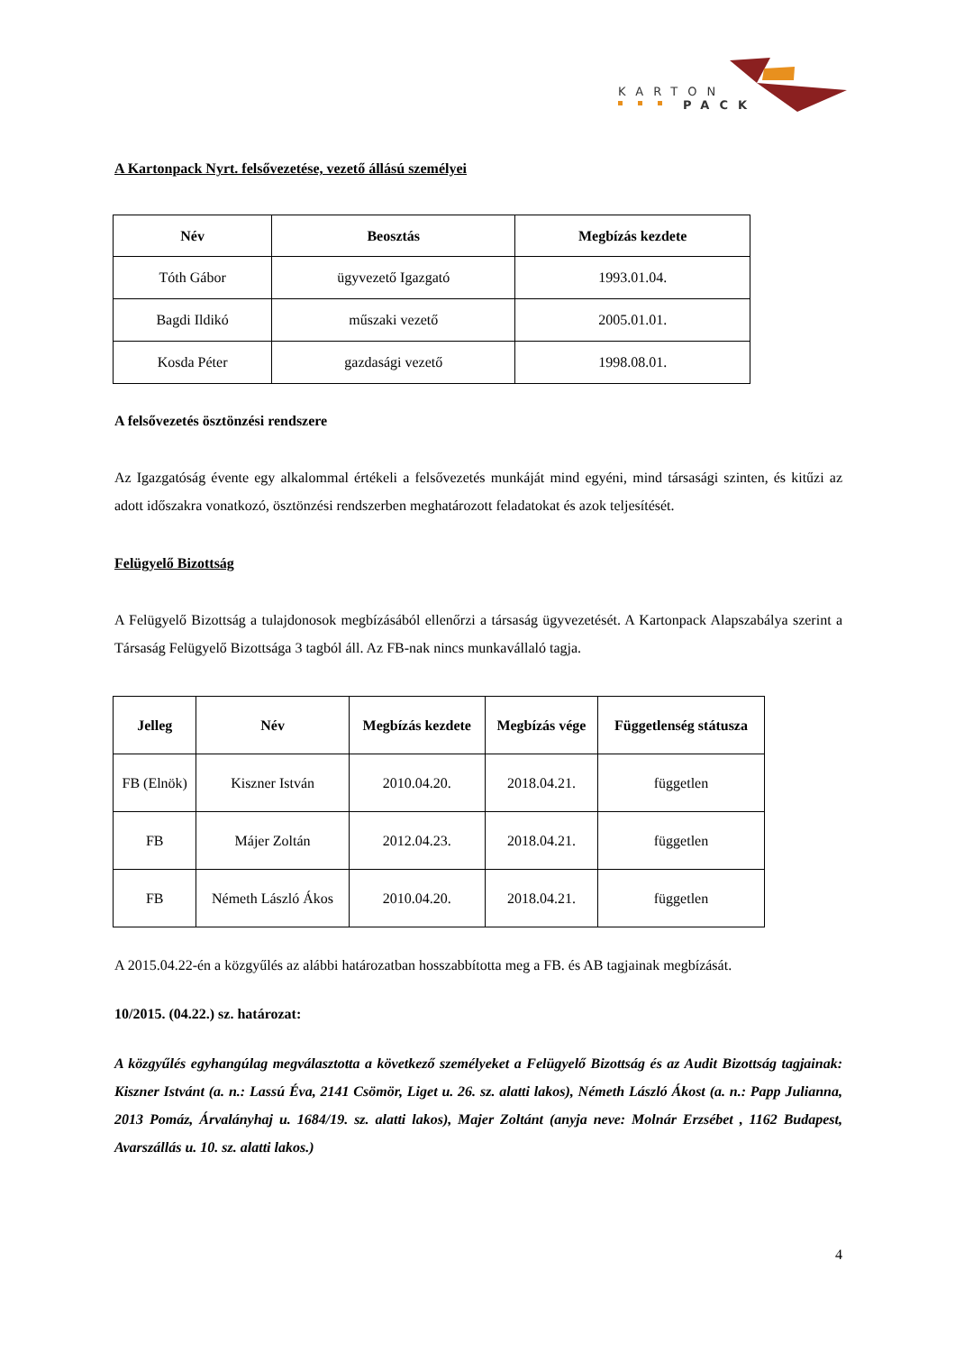KARTON
PACK
A Kartonpack Nyrt. felsővezetése, vezető állású személyei
| Név | Beosztás | Megbízás kezdete |
| --- | --- | --- |
| Tóth Gábor | ügyvezető Igazgató | 1993.01.04. |
| Bagdi Ildikó | műszaki vezető | 2005.01.01. |
| Kosda Péter | gazdasági vezető | 1998.08.01. |
A felsővezetés ösztönzési rendszere
Az Igazgatóság évente egy alkalommal értékeli a felsővezetés munkáját mind egyéni, mind társasági szinten, és kitűzi az adott időszakra vonatkozó, ösztönzési rendszerben meghatározott feladatokat és azok teljesítését.
Felügyelő Bizottság
A Felügyelő Bizottság a tulajdonosok megbízásából ellenőrzi a társaság ügyvezetését. A Kartonpack Alapszabálya szerint a Társaság Felügyelő Bizottsága 3 tagból áll. Az FB-nak nincs munkavállaló tagja.
| Jelleg | Név | Megbízás kezdete | Megbízás vége | Függetlenség státusza |
| --- | --- | --- | --- | --- |
| FB (Elnök) | Kiszner István | 2010.04.20. | 2018.04.21. | független |
| FB | Májer Zoltán | 2012.04.23. | 2018.04.21. | független |
| FB | Németh László Ákos | 2010.04.20. | 2018.04.21. | független |
A 2015.04.22-én a közgyűlés az alábbi határozatban hosszabbította meg a FB. és AB tagjainak megbízását.
10/2015. (04.22.) sz. határozat:
A közgyűlés egyhangúlag megválasztotta a következő személyeket a Felügyelő Bizottság és az Audit Bizottság tagjainak: Kiszner Istvánt (a. n.: Lassú Éva, 2141 Csömör, Liget u. 26. sz. alatti lakos), Németh László Ákost (a. n.: Papp Julianna, 2013 Pomáz, Árvalányhaj u. 1684/19. sz. alatti lakos), Majer Zoltánt (anyja neve: Molnár Erzsébet , 1162 Budapest, Avarszállás u. 10. sz. alatti lakos.)
4